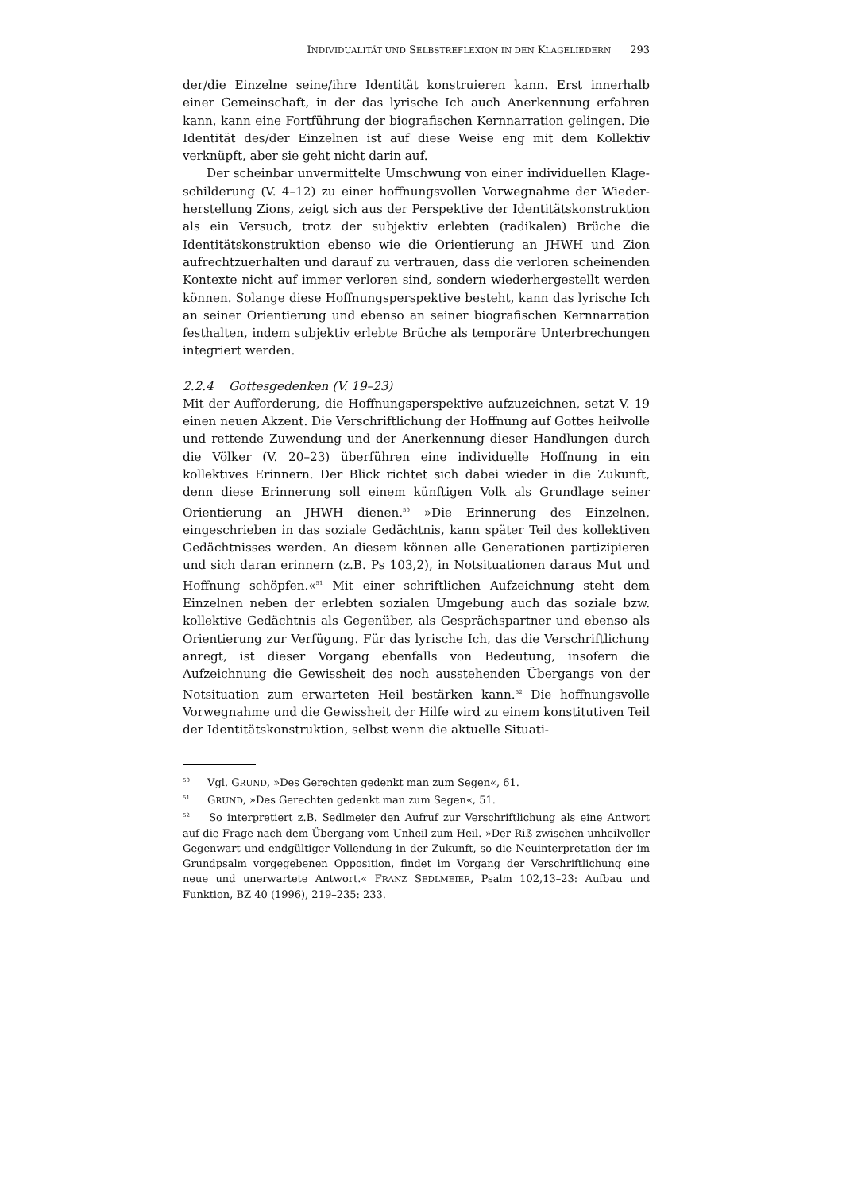INDIVIDUALITÄT UND SELBSTREFLEXION IN DEN KLAGELIEDERN 293
der/die Einzelne seine/ihre Identität konstruieren kann. Erst innerhalb einer Gemeinschaft, in der das lyrische Ich auch Anerkennung erfahren kann, kann eine Fortführung der biografischen Kernnarration gelingen. Die Identität des/der Einzelnen ist auf diese Weise eng mit dem Kollektiv verknüpft, aber sie geht nicht darin auf.
Der scheinbar unvermittelte Umschwung von einer individuellen Klage­schilderung (V. 4–12) zu einer hoffnungsvollen Vorwegnahme der Wieder­herstellung Zions, zeigt sich aus der Perspektive der Identitätskonstruktion als ein Versuch, trotz der subjektiv erlebten (radikalen) Brüche die Identitäts­konstruktion ebenso wie die Orientierung an JHWH und Zion aufrechtzuerhal­ten und darauf zu vertrauen, dass die verloren scheinenden Kontexte nicht auf immer verloren sind, sondern wiederhergestellt werden können. Solange diese Hoffnungsperspektive besteht, kann das lyrische Ich an seiner Orientie­rung und ebenso an seiner biografischen Kernnarration festhalten, indem subjektiv erlebte Brüche als temporäre Unterbrechungen integriert werden.
2.2.4 Gottesgedenken (V. 19–23)
Mit der Aufforderung, die Hoffnungsperspektive aufzuzeichnen, setzt V. 19 einen neuen Akzent. Die Verschriftlichung der Hoffnung auf Gottes heilvolle und rettende Zuwendung und der Anerkennung dieser Handlungen durch die Völker (V. 20–23) überführen eine individuelle Hoffnung in ein kollektives Erinnern. Der Blick richtet sich dabei wieder in die Zukunft, denn diese Erin­nerung soll einem künftigen Volk als Grundlage seiner Orientierung an JHWH dienen.<sup>50</sup> »Die Erinnerung des Einzelnen, eingeschrieben in das soziale Ge­dächtnis, kann später Teil des kollektiven Gedächtnisses werden. An diesem können alle Generationen partizipieren und sich daran erinnern (z.B. Ps 103,2), in Notsituationen daraus Mut und Hoffnung schöpfen.«<sup>51</sup> Mit einer schriftlichen Aufzeichnung steht dem Einzelnen neben der erlebten sozialen Umgebung auch das soziale bzw. kollektive Gedächtnis als Gegenüber, als Gesprächspartner und ebenso als Orientierung zur Verfügung. Für das lyri­sche Ich, das die Verschriftlichung anregt, ist dieser Vorgang ebenfalls von Bedeutung, insofern die Aufzeichnung die Gewissheit des noch ausstehenden Übergangs von der Notsituation zum erwarteten Heil bestärken kann.<sup>52</sup> Die hoffnungsvolle Vorwegnahme und die Gewissheit der Hilfe wird zu einem konstitutiven Teil der Identitätskonstruktion, selbst wenn die aktuelle Situati-
<sup>50</sup> Vgl. GRUND, »Des Gerechten gedenkt man zum Segen«, 61.
<sup>51</sup> GRUND, »Des Gerechten gedenkt man zum Segen«, 51.
<sup>52</sup> So interpretiert z.B. Sedlmeier den Aufruf zur Verschriftlichung als eine Antwort auf die Frage nach dem Übergang vom Unheil zum Heil. »Der Riß zwischen unheilvol­ler Gegenwart und endgültiger Vollendung in der Zukunft, so die Neuinterpretation der im Grundpsalm vorgegebenen Opposition, findet im Vorgang der Verschriftlichung eine neue und unerwartete Antwort.« FRANZ SEDLMEIER, Psalm 102,13–23: Aufbau und Funktion, BZ 40 (1996), 219–235: 233.